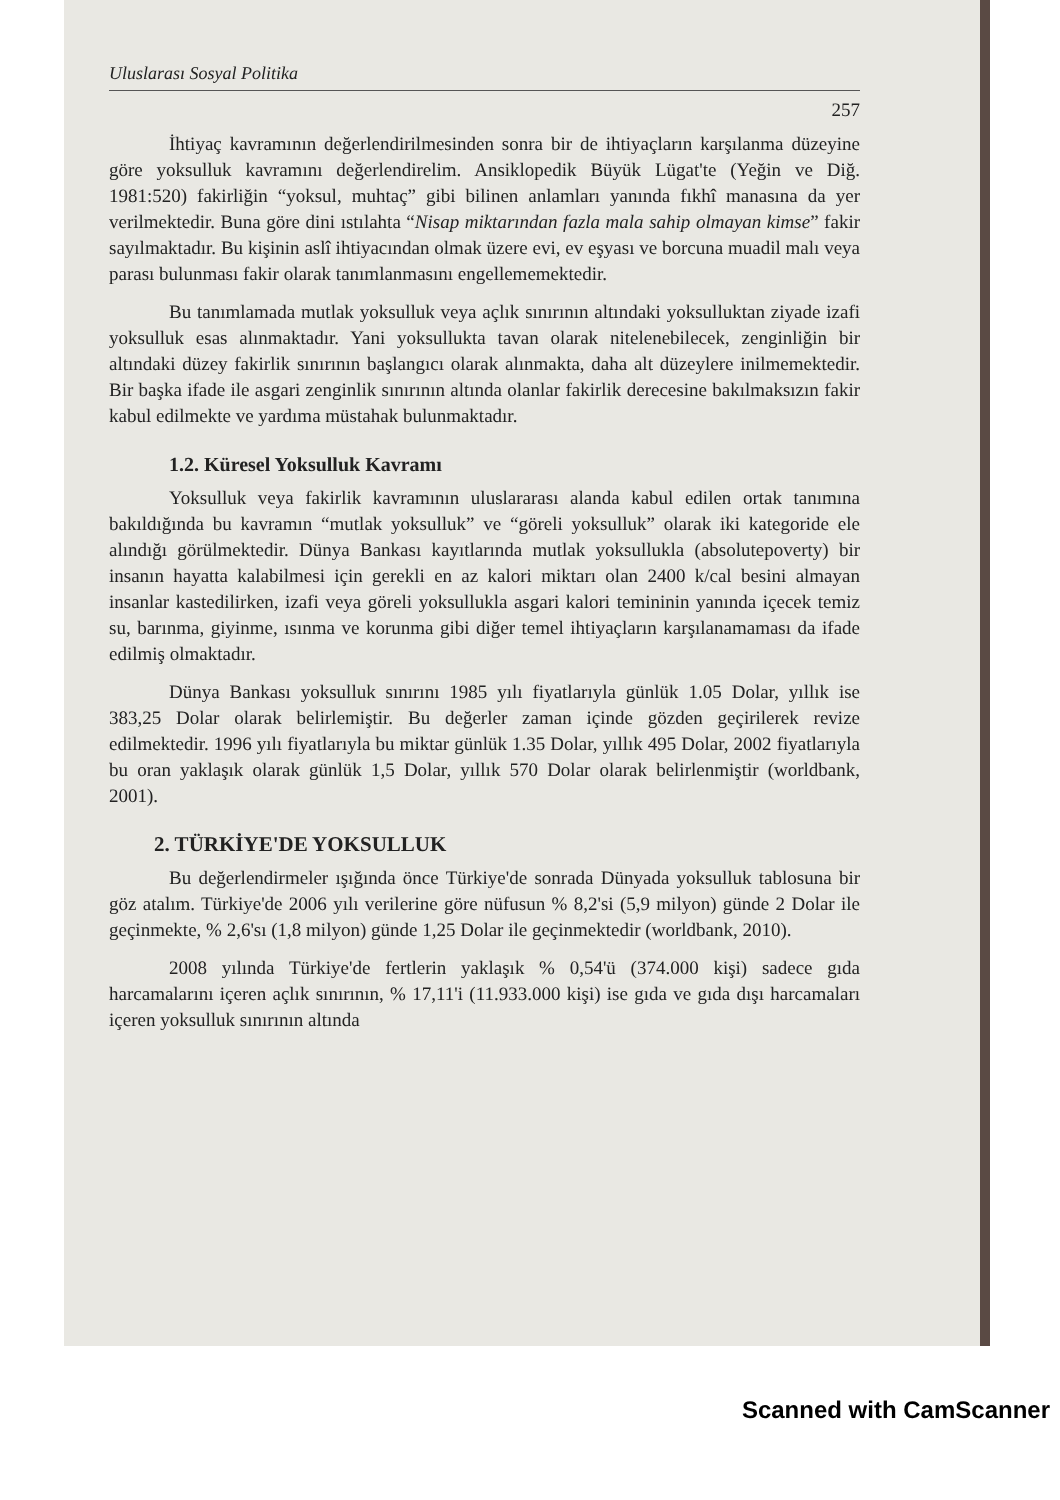Uluslarası Sosyal Politika
257
İhtiyaç kavramının değerlendirilmesinden sonra bir de ihtiyaçların karşılanma düzeyine göre yoksulluk kavramını değerlendirelim. Ansiklopedik Büyük Lügat'te (Yeğin ve Diğ. 1981:520) fakirliğin “yoksul, muhtaç” gibi bilinen anlamları yanında fıkhî manasına da yer verilmektedir. Buna göre dini ıstılahta “Nisap miktarından fazla mala sahip olmayan kimse” fakir sayılmaktadır. Bu kişinin aslî ihtiyacından olmak üzere evi, ev eşyası ve borcuna muadil malı veya parası bulunması fakir olarak tanımlanmasını engellememektedir.
Bu tanımlamada mutlak yoksulluk veya açlık sınırının altındaki yoksulluktan ziyade izafi yoksulluk esas alınmaktadır. Yani yoksullukta tavan olarak nitelenebilecek, zenginliğin bir altındaki düzey fakirlik sınırının başlangıcı olarak alınmakta, daha alt düzeylere inilmemektedir. Bir başka ifade ile asgari zenginlik sınırının altında olanlar fakirlik derecesine bakılmaksızın fakir kabul edilmekte ve yardıma müstahak bulunmaktadır.
1.2. Küresel Yoksulluk Kavramı
Yoksulluk veya fakirlik kavramının uluslararası alanda kabul edilen ortak tanımına bakıldığında bu kavramın “mutlak yoksulluk” ve “göreli yoksulluk” olarak iki kategoride ele alındığı görülmektedir. Dünya Bankası kayıtlarında mutlak yoksullukla (absolutepoverty) bir insanın hayatta kalabilmesi için gerekli en az kalori miktarı olan 2400 k/cal besini almayan insanlar kastedilirken, izafi veya göreli yoksullukla asgari kalori temininin yanında içecek temiz su, barınma, giyinme, ısınma ve korunma gibi diğer temel ihtiyaçların karşılanamaması da ifade edilmiş olmaktadır.
Dünya Bankası yoksulluk sınırını 1985 yılı fiyatlarıyla günlük 1.05 Dolar, yıllık ise 383,25 Dolar olarak belirlemiştir. Bu değerler zaman içinde gözden geçirilerek revize edilmektedir. 1996 yılı fiyatlarıyla bu miktar günlük 1.35 Dolar, yıllık 495 Dolar, 2002 fiyatlarıyla bu oran yaklaşık olarak günlük 1,5 Dolar, yıllık 570 Dolar olarak belirlenmiştir (worldbank, 2001).
2. TÜRKİYE'DE YOKSULLUK
Bu değerlendirmeler ışığında önce Türkiye'de sonrada Dünyada yoksulluk tablosuna bir göz atalım. Türkiye'de 2006 yılı verilerine göre nüfusun % 8,2'si (5,9 milyon) günde 2 Dolar ile geçinmekte, % 2,6'sı (1,8 milyon) günde 1,25 Dolar ile geçinmektedir (worldbank, 2010).
2008 yılında Türkiye'de fertlerin yaklaşık % 0,54'ü (374.000 kişi) sadece gıda harcamalarını içeren açlık sınırının, % 17,11'i (11.933.000 kişi) ise gıda ve gıda dışı harcamaları içeren yoksulluk sınırının altında
Scanned with CamScanner